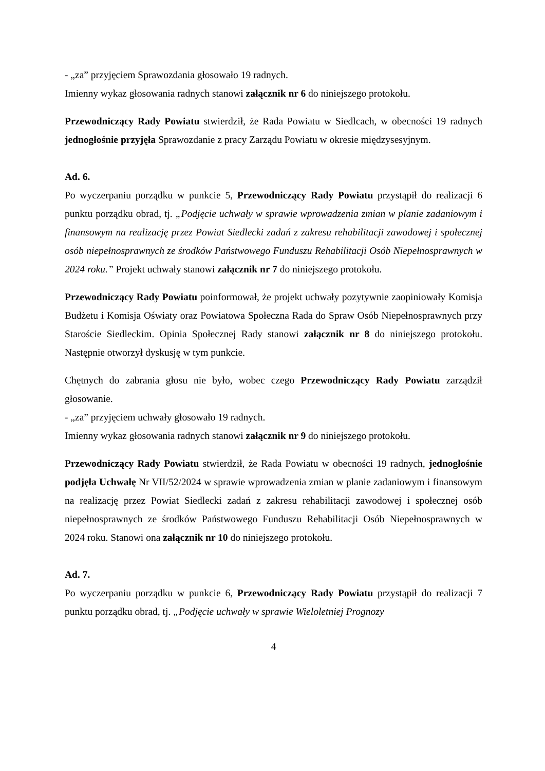- „za” przyjęciem Sprawozdania głosowało 19 radnych.
Imienny wykaz głosowania radnych stanowi załącznik nr 6 do niniejszego protokołu.
Przewodniczący Rady Powiatu stwierdził, że Rada Powiatu w Siedlcach, w obecności 19 radnych jednogłośnie przyjęła Sprawozdanie z pracy Zarządu Powiatu w okresie międzysesyjnym.
Ad. 6.
Po wyczerpaniu porządku w punkcie 5, Przewodniczący Rady Powiatu przystąpił do realizacji 6 punktu porządku obrad, tj. „Podjęcie uchwały w sprawie wprowadzenia zmian w planie zadaniowym i finansowym na realizację przez Powiat Siedlecki zadań z zakresu rehabilitacji zawodowej i społecznej osób niepełnosprawnych ze środków Państwowego Funduszu Rehabilitacji Osób Niepełnosprawnych w 2024 roku.” Projekt uchwały stanowi załącznik nr 7 do niniejszego protokołu.
Przewodniczący Rady Powiatu poinformował, że projekt uchwały pozytywnie zaopiniowały Komisja Budżetu i Komisja Oświaty oraz Powiatowa Społeczna Rada do Spraw Osób Niepełnosprawnych przy Staroście Siedleckim. Opinia Społecznej Rady stanowi załącznik nr 8 do niniejszego protokołu. Następnie otworzył dyskusję w tym punkcie.
Chętnych do zabrania głosu nie było, wobec czego Przewodniczący Rady Powiatu zarządził głosowanie.
- „za” przyjęciem uchwały głosowało 19 radnych.
Imienny wykaz głosowania radnych stanowi załącznik nr 9 do niniejszego protokołu.
Przewodniczący Rady Powiatu stwierdził, że Rada Powiatu w obecności 19 radnych, jednogłośnie podjęła Uchwałę Nr VII/52/2024 w sprawie wprowadzenia zmian w planie zadaniowym i finansowym na realizację przez Powiat Siedlecki zadań z zakresu rehabilitacji zawodowej i społecznej osób niepełnosprawnych ze środków Państwowego Funduszu Rehabilitacji Osób Niepełnosprawnych w 2024 roku. Stanowi ona załącznik nr 10 do niniejszego protokołu.
Ad. 7.
Po wyczerpaniu porządku w punkcie 6, Przewodniczący Rady Powiatu przystąpił do realizacji 7 punktu porządku obrad, tj. „Podjęcie uchwały w sprawie Wieloletniej Prognozy
4